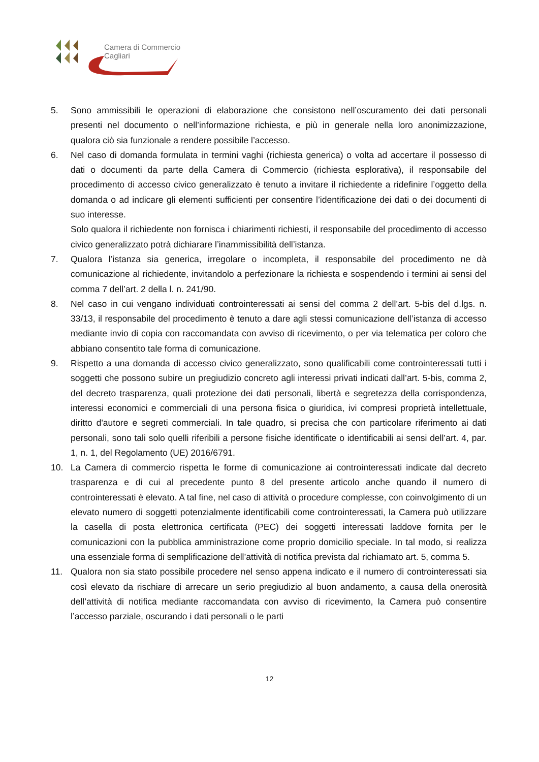Camera di Commercio
Cagliari
5. Sono ammissibili le operazioni di elaborazione che consistono nell’oscuramento dei dati personali presenti nel documento o nell’informazione richiesta, e più in generale nella loro anonimizzazione, qualora ciò sia funzionale a rendere possibile l’accesso.
6. Nel caso di domanda formulata in termini vaghi (richiesta generica) o volta ad accertare il possesso di dati o documenti da parte della Camera di Commercio (richiesta esplorativa), il responsabile del procedimento di accesso civico generalizzato è tenuto a invitare il richiedente a ridefinire l’oggetto della domanda o ad indicare gli elementi sufficienti per consentire l’identificazione dei dati o dei documenti di suo interesse.
Solo qualora il richiedente non fornisca i chiarimenti richiesti, il responsabile del procedimento di accesso civico generalizzato potrà dichiarare l’inammissibilità dell’istanza.
7. Qualora l’istanza sia generica, irregolare o incompleta, il responsabile del procedimento ne dà comunicazione al richiedente, invitandolo a perfezionare la richiesta e sospendendo i termini ai sensi del comma 7 dell’art. 2 della l. n. 241/90.
8. Nel caso in cui vengano individuati controinteressati ai sensi del comma 2 dell’art. 5-bis del d.lgs. n. 33/13, il responsabile del procedimento è tenuto a dare agli stessi comunicazione dell’istanza di accesso mediante invio di copia con raccomandata con avviso di ricevimento, o per via telematica per coloro che abbiano consentito tale forma di comunicazione.
9. Rispetto a una domanda di accesso civico generalizzato, sono qualificabili come controinteressati tutti i soggetti che possono subire un pregiudizio concreto agli interessi privati indicati dall’art. 5-bis, comma 2, del decreto trasparenza, quali protezione dei dati personali, libertà e segretezza della corrispondenza, interessi economici e commerciali di una persona fisica o giuridica, ivi compresi proprietà intellettuale, diritto d'autore e segreti commerciali. In tale quadro, si precisa che con particolare riferimento ai dati personali, sono tali solo quelli riferibili a persone fisiche identificate o identificabili ai sensi dell’art. 4, par. 1, n. 1, del Regolamento (UE) 2016/6791.
10. La Camera di commercio rispetta le forme di comunicazione ai controinteressati indicate dal decreto trasparenza e di cui al precedente punto 8 del presente articolo anche quando il numero di controinteressati è elevato. A tal fine, nel caso di attività o procedure complesse, con coinvolgimento di un elevato numero di soggetti potenzialmente identificabili come controinteressati, la Camera può utilizzare la casella di posta elettronica certificata (PEC) dei soggetti interessati laddove fornita per le comunicazioni con la pubblica amministrazione come proprio domicilio speciale. In tal modo, si realizza una essenziale forma di semplificazione dell’attività di notifica prevista dal richiamato art. 5, comma 5.
11. Qualora non sia stato possibile procedere nel senso appena indicato e il numero di controinteressati sia così elevato da rischiare di arrecare un serio pregiudizio al buon andamento, a causa della onerosità dell’attività di notifica mediante raccomandata con avviso di ricevimento, la Camera può consentire l’accesso parziale, oscurando i dati personali o le parti
12